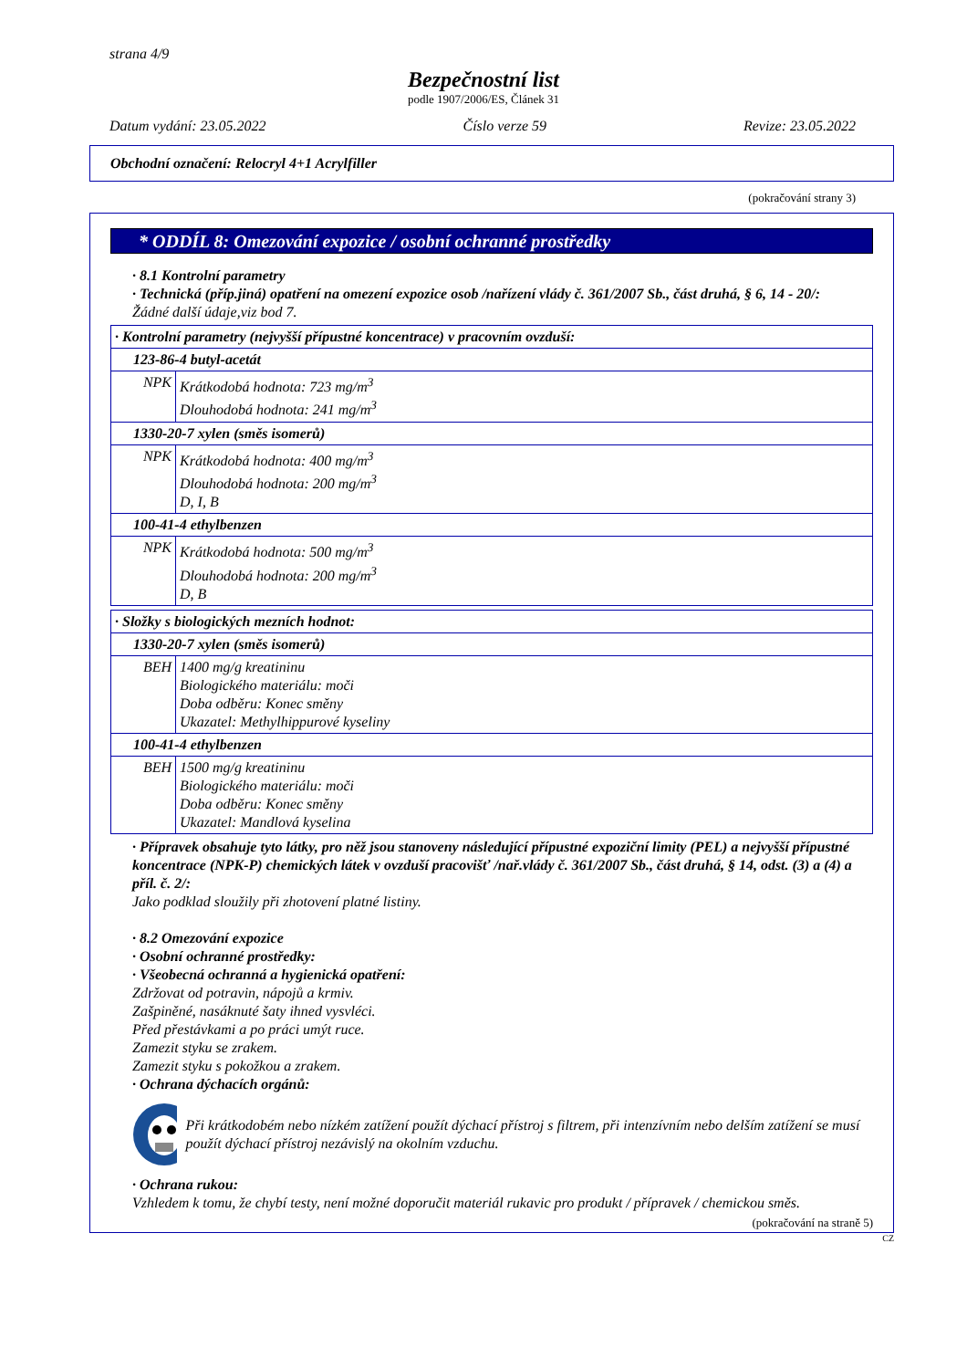strana 4/9
Bezpečnostní list
podle 1907/2006/ES, Článek 31
Datum vydání: 23.05.2022 Číslo verze 59 Revize: 23.05.2022
Obchodní označení: Relocryl 4+1 Acrylfiller
(pokračování strany 3)
* ODDÍL 8: Omezování expozice / osobní ochranné prostředky
· 8.1 Kontrolní parametry
· Technická (příp.jiná) opatření na omezení expozice osob /nařízení vlády č. 361/2007 Sb., část druhá, § 6, 14 - 20/:
Žádné další údaje,viz bod 7.
| · Kontrolní parametry (nejvyšší přípustné koncentrace) v pracovním ovzduší: | |
| 123-86-4 butyl-acetát | |
| NPK | Krátkodobá hodnota: 723 mg/m<sup>3</sup> Dlouhodobá hodnota: 241 mg/m<sup>3</sup> |
| 1330-20-7 xylen (směs isomerů) | |
| NPK | Krátkodobá hodnota: 400 mg/m<sup>3</sup> Dlouhodobá hodnota: 200 mg/m<sup>3</sup> D, I, B |
| 100-41-4 ethylbenzen | |
| NPK | Krátkodobá hodnota: 500 mg/m<sup>3</sup> Dlouhodobá hodnota: 200 mg/m<sup>3</sup> D, B |
| · Složky s biologických mezních hodnot: | |
| 1330-20-7 xylen (směs isomerů) | |
| BEH | 1400 mg/g kreatininu Biologického materiálu: moči Doba odběru: Konec směny Ukazatel: Methylhippurové kyseliny |
| 100-41-4 ethylbenzen | |
| BEH | 1500 mg/g kreatininu Biologického materiálu: moči Doba odběru: Konec směny Ukazatel: Mandlová kyselina |
· Přípravek obsahuje tyto látky, pro něž jsou stanoveny následující přípustné expoziční limity (PEL) a nejvyšší přípustné koncentrace (NPK-P) chemických látek v ovzduší pracovišť /nař.vlády č. 361/2007 Sb., část druhá, § 14, odst. (3) a (4) a příl. č. 2/:
Jako podklad sloužily při zhotovení platné listiny.
· 8.2 Omezování expozice
· Osobní ochranné prostředky:
· Všeobecná ochranná a hygienická opatření:
Zdržovat od potravin, nápojů a krmiv.
Zašpiněné, nasáknuté šaty ihned vysvléci.
Před přestávkami a po práci umýt ruce.
Zamezit styku se zrakem.
Zamezit styku s pokožkou a zrakem.
· Ochrana dýchacích orgánů:
Při krátkodobém nebo nízkém zatížení použít dýchací přístroj s filtrem, při intenzívním nebo delším zatížení se musí použít dýchací přístroj nezávislý na okolním vzduchu.
· Ochrana rukou:
Vzhledem k tomu, že chybí testy, není možné doporučit materiál rukavic pro produkt / přípravek / chemickou směs.
(pokračování na straně 5)
CZ